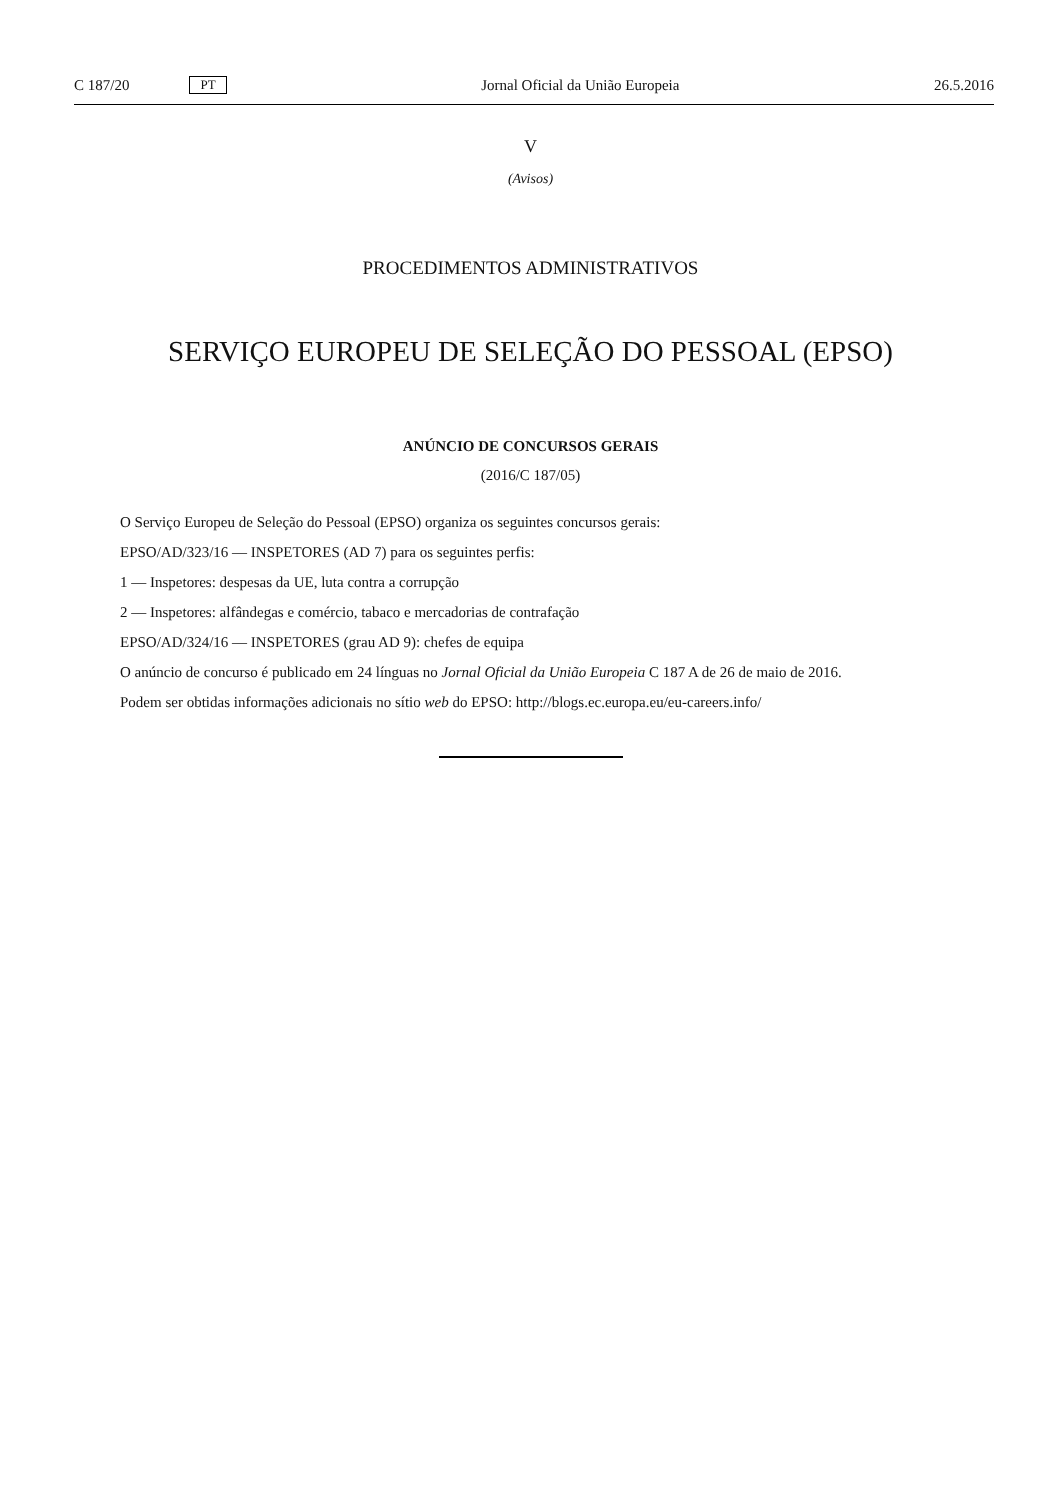C 187/20 PT
Jornal Oficial da União Europeia 26.5.2016
V
(Avisos)
PROCEDIMENTOS ADMINISTRATIVOS
SERVIÇO EUROPEU DE SELEÇÃO DO PESSOAL (EPSO)
ANÚNCIO DE CONCURSOS GERAIS
(2016/C 187/05)
O Serviço Europeu de Seleção do Pessoal (EPSO) organiza os seguintes concursos gerais:
EPSO/AD/323/16 — INSPETORES (AD 7) para os seguintes perfis:
1 — Inspetores: despesas da UE, luta contra a corrupção
2 — Inspetores: alfândegas e comércio, tabaco e mercadorias de contrafação
EPSO/AD/324/16 — INSPETORES (grau AD 9): chefes de equipa
O anúncio de concurso é publicado em 24 línguas no Jornal Oficial da União Europeia C 187 A de 26 de maio de 2016.
Podem ser obtidas informações adicionais no sítio web do EPSO: http://blogs.ec.europa.eu/eu-careers.info/